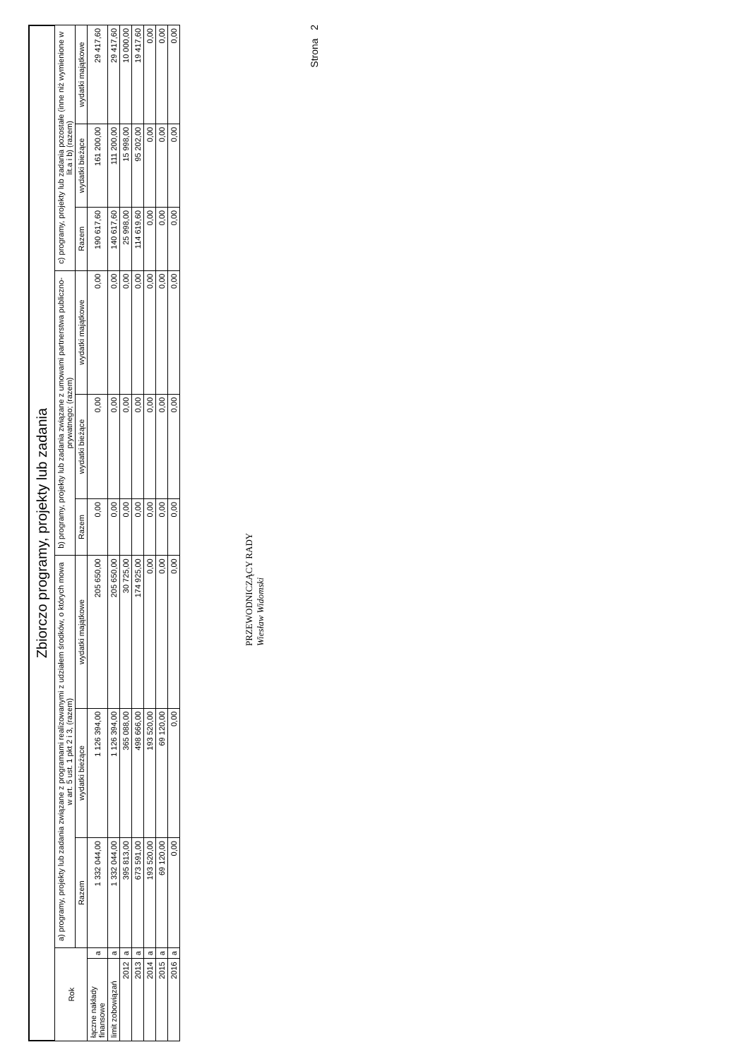Zbiorczo programy, projekty lub zadania
| Rok | | a) programy, projekty lub zadania związane z programami realizowanymi z udziałem środków, o których mowa w art. 5 ust. 1 pkt 2 i 3, (razem) | | | b) programy, projekty lub zadania związane z umowami partnerstwa publiczno-prywatnego; (razem) | | | c) programy, projekty lub zadania pozostałe (inne niż wymienione w lit.a i b) (razem) | | |
| --- | --- | --- | --- | --- | --- | --- | --- | --- | --- | --- |
| | | Razem | wydatki bieżące | wydatki majątkowe | Razem | wydatki bieżące | wydatki majątkowe | Razem | wydatki bieżące | wydatki majątkowe |
| łączne nakłady finansowe | a | 1 332 044,00 | 1 126 394,00 | 205 650,00 | 0,00 | 0,00 | 0,00 | 190 617,60 | 161 200,00 | 29 417,60 |
| limit zobowiązań | a | 1 332 044,00 | 1 126 394,00 | 205 650,00 | 0,00 | 0,00 | 0,00 | 140 617,60 | 111 200,00 | 29 417,60 |
| 2012 | a | 395 813,00 | 365 088,00 | 30 725,00 | 0,00 | 0,00 | 0,00 | 25 998,00 | 15 998,00 | 10 000,00 |
| 2013 | a | 673 591,00 | 498 666,00 | 174 925,00 | 0,00 | 0,00 | 0,00 | 114 619,60 | 95 202,00 | 19 417,60 |
| 2014 | a | 193 520,00 | 193 520,00 | 0,00 | 0,00 | 0,00 | 0,00 | 0,00 | 0,00 | 0,00 |
| 2015 | a | 69 120,00 | 69 120,00 | 0,00 | 0,00 | 0,00 | 0,00 | 0,00 | 0,00 | 0,00 |
| 2016 | a | 0,00 | 0,00 | 0,00 | 0,00 | 0,00 | 0,00 | 0,00 | 0,00 | 0,00 |
PRZEWODNICZĄCY RADY
Wiesław Widomski
Strona 2